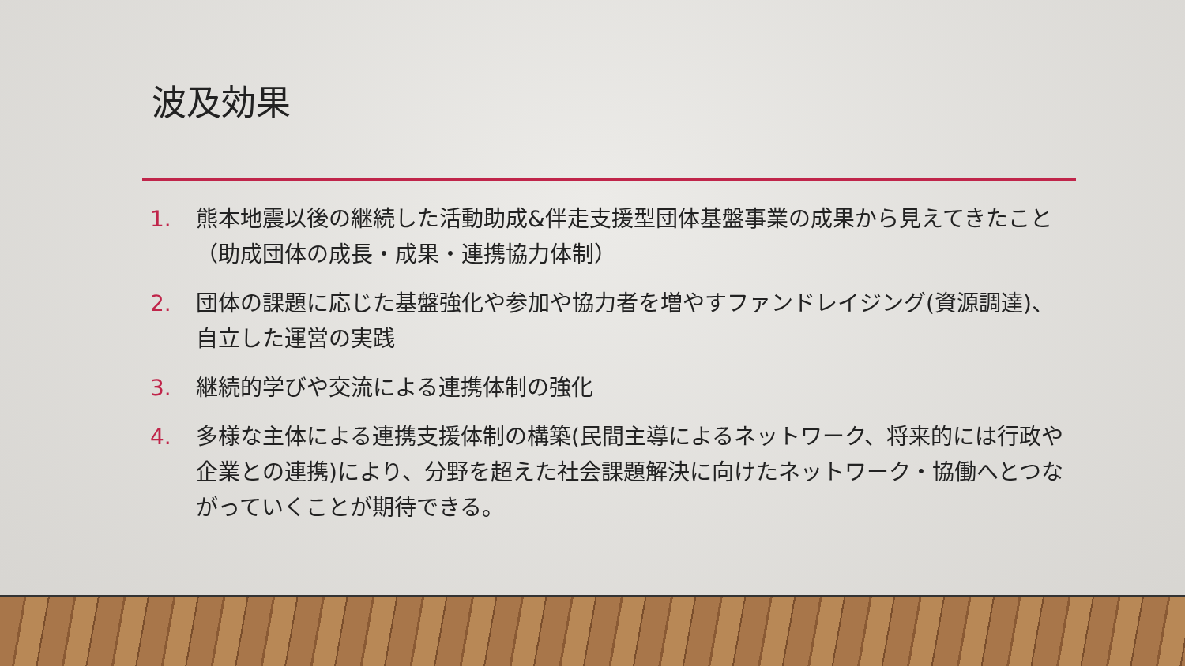波及効果
1. 熊本地震以後の継続した活動助成&伴走支援型団体基盤事業の成果から見えてきたこと（助成団体の成長・成果・連携協力体制）
2. 団体の課題に応じた基盤強化や参加や協力者を増やすファンドレイジング(資源調達)、自立した運営の実践
3. 継続的学びや交流による連携体制の強化
4. 多様な主体による連携支援体制の構築(民間主導によるネットワーク、将来的には行政や企業との連携)により、分野を超えた社会課題解決に向けたネットワーク・協働へとつながっていくことが期待できる。